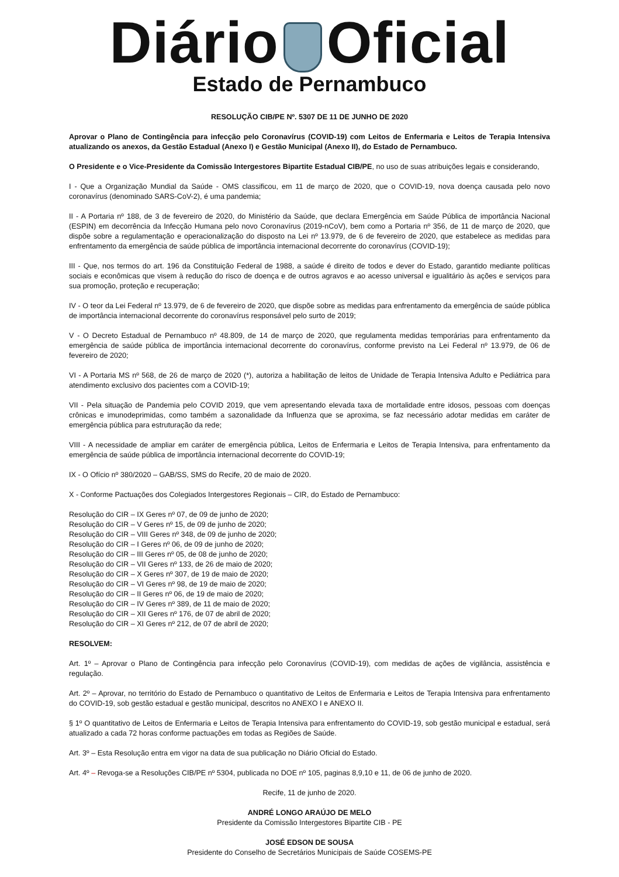Diário Oficial
Estado de Pernambuco
RESOLUÇÃO CIB/PE Nº. 5307 DE 11 DE JUNHO DE 2020
Aprovar o Plano de Contingência para infecção pelo Coronavírus (COVID-19) com Leitos de Enfermaria e Leitos de Terapia Intensiva atualizando os anexos, da Gestão Estadual (Anexo I) e Gestão Municipal (Anexo II), do Estado de Pernambuco.
O Presidente e o Vice-Presidente da Comissão Intergestores Bipartite Estadual CIB/PE, no uso de suas atribuições legais e considerando,
I - Que a Organização Mundial da Saúde - OMS classificou, em 11 de março de 2020, que o COVID-19, nova doença causada pelo novo coronavírus (denominado SARS-CoV-2), é uma pandemia;
II - A Portaria nº 188, de 3 de fevereiro de 2020, do Ministério da Saúde, que declara Emergência em Saúde Pública de importância Nacional (ESPIN) em decorrência da Infecção Humana pelo novo Coronavírus (2019-nCoV), bem como a Portaria nº 356, de 11 de março de 2020, que dispõe sobre a regulamentação e operacionalização do disposto na Lei nº 13.979, de 6 de fevereiro de 2020, que estabelece as medidas para enfrentamento da emergência de saúde pública de importância internacional decorrente do coronavírus (COVID-19);
III - Que, nos termos do art. 196 da Constituição Federal de 1988, a saúde é direito de todos e dever do Estado, garantido mediante políticas sociais e econômicas que visem à redução do risco de doença e de outros agravos e ao acesso universal e igualitário às ações e serviços para sua promoção, proteção e recuperação;
IV - O teor da Lei Federal nº 13.979, de 6 de fevereiro de 2020, que dispõe sobre as medidas para enfrentamento da emergência de saúde pública de importância internacional decorrente do coronavírus responsável pelo surto de 2019;
V - O Decreto Estadual de Pernambuco nº 48.809, de 14 de março de 2020, que regulamenta medidas temporárias para enfrentamento da emergência de saúde pública de importância internacional decorrente do coronavírus, conforme previsto na Lei Federal nº 13.979, de 06 de fevereiro de 2020;
VI - A Portaria MS nº 568, de 26 de março de 2020 (*), autoriza a habilitação de leitos de Unidade de Terapia Intensiva Adulto e Pediátrica para atendimento exclusivo dos pacientes com a COVID-19;
VII - Pela situação de Pandemia pelo COVID 2019, que vem apresentando elevada taxa de mortalidade entre idosos, pessoas com doenças crônicas e imunodeprimidas, como também a sazonalidade da Influenza que se aproxima, se faz necessário adotar medidas em caráter de emergência pública para estruturação da rede;
VIII - A necessidade de ampliar em caráter de emergência pública, Leitos de Enfermaria e Leitos de Terapia Intensiva, para enfrentamento da emergência de saúde pública de importância internacional decorrente do COVID-19;
IX - O Ofício nº 380/2020 – GAB/SS, SMS do Recife, 20 de maio de 2020.
X - Conforme Pactuações dos Colegiados Intergestores Regionais – CIR, do Estado de Pernambuco:
Resolução do CIR – IX Geres nº 07, de 09 de junho de 2020;
Resolução do CIR – V Geres nº 15, de 09 de junho de 2020;
Resolução do CIR – VIII Geres nº 348, de 09 de junho de 2020;
Resolução do CIR – I Geres nº 06, de 09 de junho de 2020;
Resolução do CIR – III Geres nº 05, de 08 de junho de 2020;
Resolução do CIR – VII Geres nº 133, de 26 de maio de 2020;
Resolução do CIR – X Geres nº 307, de 19 de maio de 2020;
Resolução do CIR – VI Geres nº 98, de 19 de maio de 2020;
Resolução do CIR – II Geres nº 06, de 19 de maio de 2020;
Resolução do CIR – IV Geres nº 389, de 11 de maio de 2020;
Resolução do CIR – XII Geres nº 176, de 07 de abril de 2020;
Resolução do CIR – XI Geres nº 212, de 07 de abril de 2020;
RESOLVEM:
Art. 1º – Aprovar o Plano de Contingência para infecção pelo Coronavírus (COVID-19), com medidas de ações de vigilância, assistência e regulação.
Art. 2º – Aprovar, no território do Estado de Pernambuco o quantitativo de Leitos de Enfermaria e Leitos de Terapia Intensiva para enfrentamento do COVID-19, sob gestão estadual e gestão municipal, descritos no ANEXO I e ANEXO II.
§ 1º O quantitativo de Leitos de Enfermaria e Leitos de Terapia Intensiva para enfrentamento do COVID-19, sob gestão municipal e estadual, será atualizado a cada 72 horas conforme pactuações em todas as Regiões de Saúde.
Art. 3º – Esta Resolução entra em vigor na data de sua publicação no Diário Oficial do Estado.
Art. 4º – Revoga-se a Resoluções CIB/PE nº 5304, publicada no DOE nº 105, paginas 8,9,10 e 11, de 06 de junho de 2020.
Recife, 11 de junho de 2020.
ANDRÉ LONGO ARAÚJO DE MELO
Presidente da Comissão Intergestores Bipartite CIB - PE
JOSÉ EDSON DE SOUSA
Presidente do Conselho de Secretários Municipais de Saúde COSEMS-PE